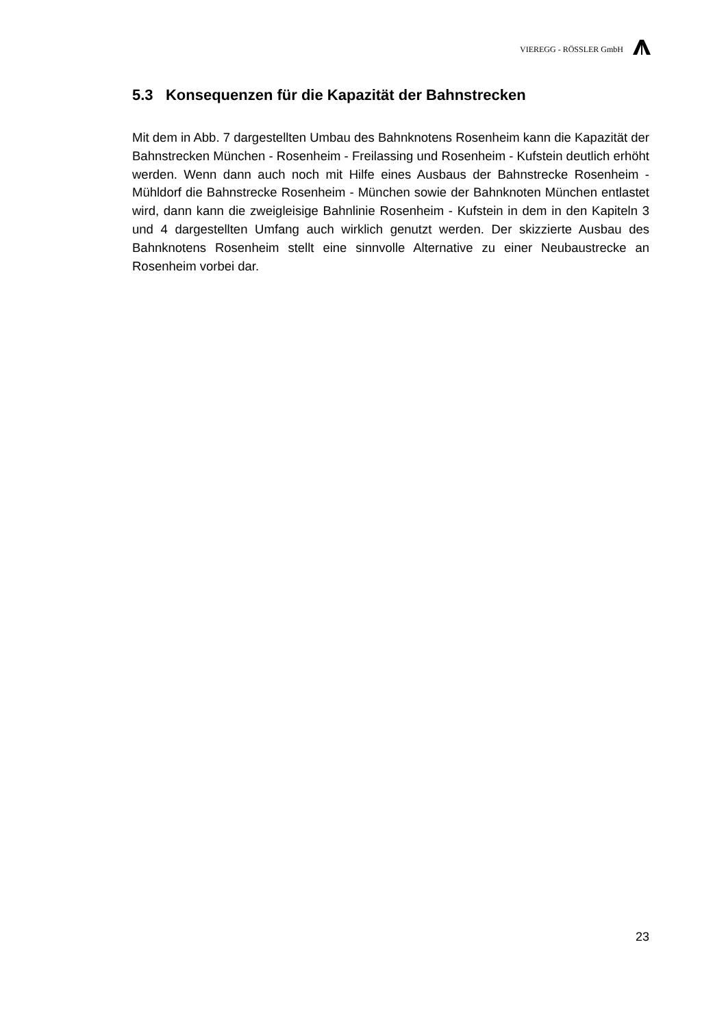VIEREGG - RÖSSLER GmbH
5.3 Konsequenzen für die Kapazität der Bahnstrecken
Mit dem in Abb. 7 dargestellten Umbau des Bahnknotens Rosenheim kann die Kapazität der Bahnstrecken München - Rosenheim - Freilassing und Rosenheim - Kufstein deutlich erhöht werden. Wenn dann auch noch mit Hilfe eines Ausbaus der Bahnstrecke Rosenheim - Mühldorf die Bahnstrecke Rosenheim - München sowie der Bahnknoten München entlastet wird, dann kann die zweigleisige Bahnlinie Rosenheim - Kufstein in dem in den Kapiteln 3 und 4 dargestellten Umfang auch wirklich genutzt werden. Der skizzierte Ausbau des Bahnknotens Rosenheim stellt eine sinnvolle Alternative zu einer Neubaustrecke an Rosenheim vorbei dar.
23